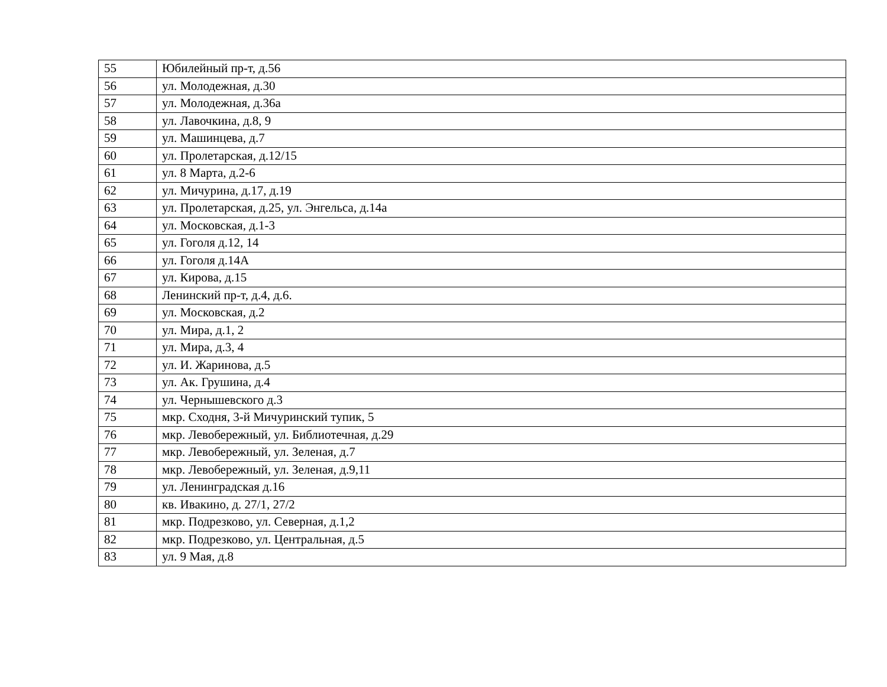| 55 | Юбилейный пр-т, д.56 |
| 56 | ул. Молодежная, д.30 |
| 57 | ул. Молодежная, д.36а |
| 58 | ул. Лавочкина, д.8, 9 |
| 59 | ул. Машинцева, д.7 |
| 60 | ул. Пролетарская, д.12/15 |
| 61 | ул. 8 Марта, д.2-6 |
| 62 | ул. Мичурина, д.17, д.19 |
| 63 | ул. Пролетарская, д.25, ул. Энгельса, д.14а |
| 64 | ул. Московская, д.1-3 |
| 65 | ул. Гоголя д.12, 14 |
| 66 | ул. Гоголя д.14А |
| 67 | ул. Кирова, д.15 |
| 68 | Ленинский пр-т, д.4, д.6. |
| 69 | ул. Московская, д.2 |
| 70 | ул. Мира, д.1, 2 |
| 71 | ул. Мира, д.3, 4 |
| 72 | ул. И. Жаринова, д.5 |
| 73 | ул. Ак. Грушина, д.4 |
| 74 | ул. Чернышевского д.3 |
| 75 | мкр. Сходня, 3-й Мичуринский тупик, 5 |
| 76 | мкр. Левобережный, ул. Библиотечная, д.29 |
| 77 | мкр. Левобережный, ул. Зеленая, д.7 |
| 78 | мкр. Левобережный, ул. Зеленая, д.9,11 |
| 79 | ул. Ленинградская д.16 |
| 80 | кв. Ивакино, д. 27/1, 27/2 |
| 81 | мкр. Подрезково, ул. Северная, д.1,2 |
| 82 | мкр. Подрезково, ул. Центральная, д.5 |
| 83 | ул. 9 Мая, д.8 |